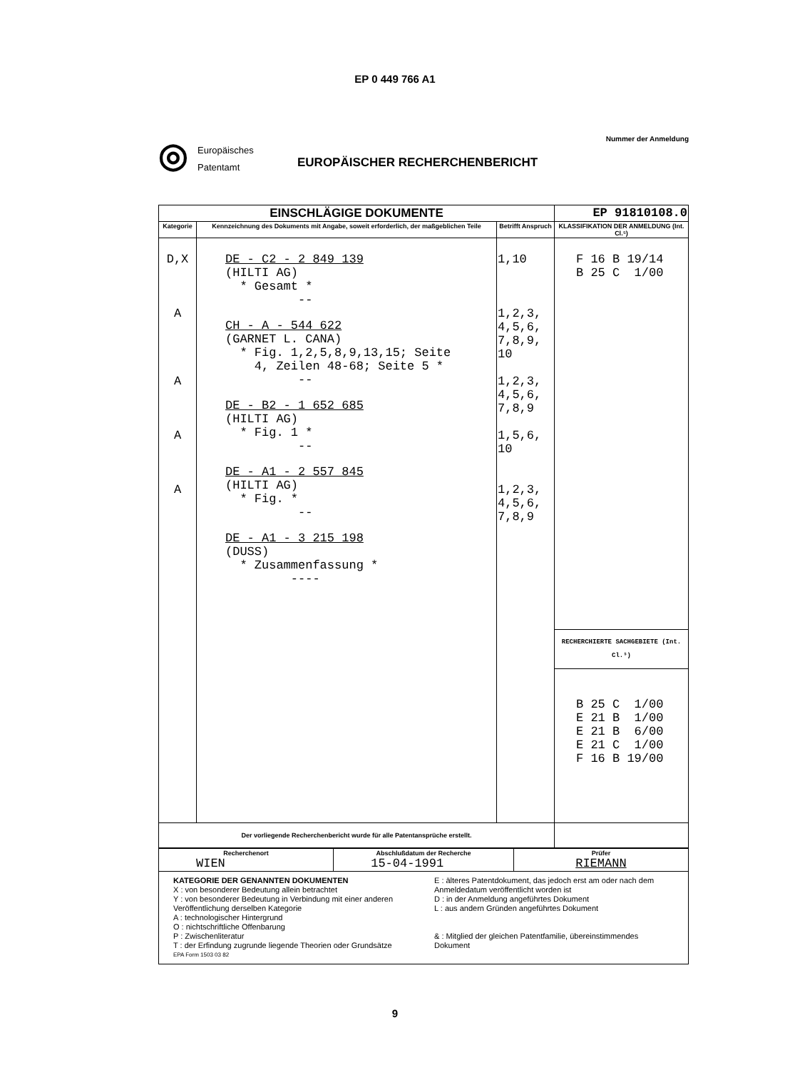EP 0 449 766 A1
◎
Europäisches
Patentamt
EUROPÄISCHER RECHERCHENBERICHT
Nummer der Anmeldung
| EINSCHLÄGIGE DOKUMENTE | | | EP 91810108.0 |
| --- | --- | --- | --- |
| Kategorie | Kennzeichnung des Dokuments mit Angabe, soweit erforderlich, der maßgeblichen Teile | Betrifft Anspruch | KLASSIFIKATION DER ANMELDUNG (Int. Cl.⁵) |
| D,X A A A A | DE - C2 - 2 849 139 (HILTI AG) * Gesamt * -- CH - A - 544 622 (GARNET L. CANA) * Fig. 1,2,5,8,9,13,15; Seite 4, Zeilen 48-68; Seite 5 * -- DE - B2 - 1 652 685 (HILTI AG) * Fig. 1 * -- DE - A1 - 2 557 845 (HILTI AG) * Fig. * -- DE - A1 - 3 215 198 (DUSS) * Zusammenfassung * ---- | 1,10 1,2,3, 4,5,6, 7,8,9, 10 1,2,3, 4,5,6, 7,8,9 1,5,6, 10 1,2,3, 4,5,6, 7,8,9 | F 16 B 19/14 B 25 C 1/00 RECHERCHIERTE SACHGEBIETE (Int. Cl.⁵) B 25 C 1/00 E 21 B 1/00 E 21 B 6/00 E 21 C 1/00 F 16 B 19/00 |
| Der vorliegende Recherchenbericht wurde für alle Patentansprüche erstellt. | | | |
| Recherchenort WIEN | Abschlußdatum der Recherche 15-04-1991 | Prüfer RIEMANN |
| KATEGORIE DER GENANNTEN DOKUMENTEN X : von besonderer Bedeutung allein betrachtet Y : von besonderer Bedeutung in Verbindung mit einer anderen Veröffentlichung derselben Kategorie A : technologischer Hintergrund O : nichtschriftliche Offenbarung P : Zwischenliteratur T : der Erfindung zugrunde liegende Theorien oder Grundsätze E : älteres Patentdokument, das jedoch erst am oder nach dem Anmeldedatum veröffentlicht worden ist D : in der Anmeldung angeführtes Dokument L : aus andern Gründen angeführtes Dokument & : Mitglied der gleichen Patentfamilie, übereinstimmendes Dokument EPA Form 1503 03 82 | | |
9